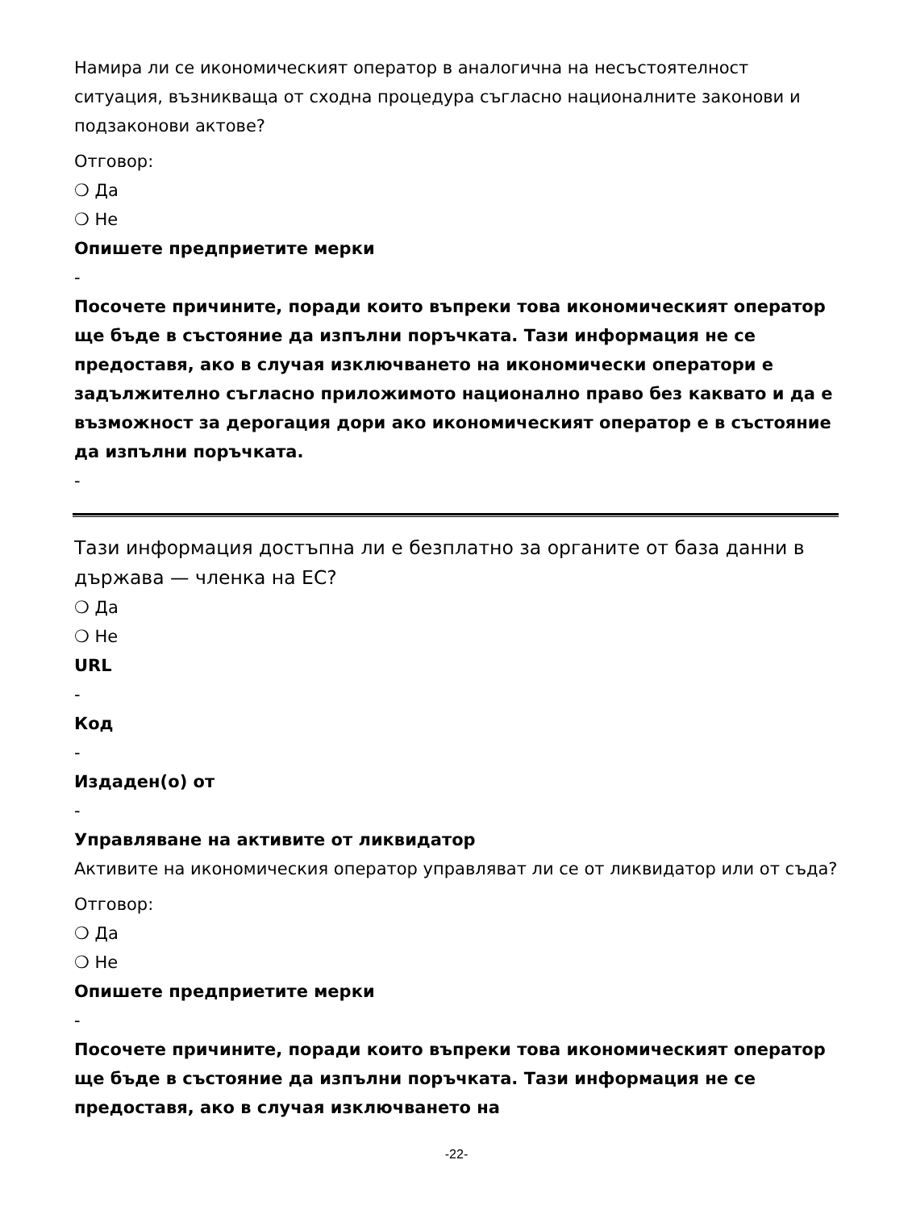Намира ли се икономическият оператор в аналогична на несъстоятелност ситуация, възникваща от сходна процедура съгласно националните законови и подзаконови актове?
Отговор:
❍ Да
❍ Не
Опишете предприетите мерки
-
Посочете причините, поради които въпреки това икономическият оператор ще бъде в състояние да изпълни поръчката. Тази информация не се предоставя, ако в случая изключването на икономически оператори е задължително съгласно приложимото национално право без каквато и да е възможност за дерогация дори ако икономическият оператор е в състояние да изпълни поръчката.
-
Тази информация достъпна ли е безплатно за органите от база данни в държава — членка на ЕС?
❍ Да
❍ Не
URL
-
Код
-
Издаден(о) от
-
Управляване на активите от ликвидатор
Активите на икономическия оператор управляват ли се от ликвидатор или от съда?
Отговор:
❍ Да
❍ Не
Опишете предприетите мерки
-
Посочете причините, поради които въпреки това икономическият оператор ще бъде в състояние да изпълни поръчката. Тази информация не се предоставя, ако в случая изключването на
-22-